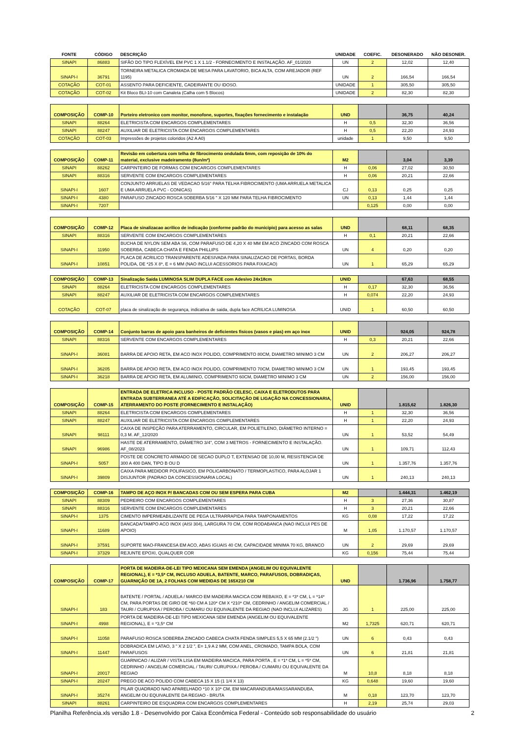| FONTE | CÓDIGO | DESCRIÇÃO | UNIDADE | COEFIC. | DESONERADO | NÃO DESONER. |
| --- | --- | --- | --- | --- | --- | --- |
| SINAPI | 86883 | SIFÃO DO TIPO FLEXÍVEL EM PVC 1 X 1.1/2 - FORNECIMENTO E INSTALAÇÃO. AF_01/2020 | UN | 2 | 12,02 | 12,40 |
| SINAPI-I | 36791 | TORNEIRA METALICA CROMADA DE MESA PARA LAVATORIO, BICA ALTA, COM AREJADOR (REF 1195) | UN | 2 | 166,54 | 166,54 |
| COTAÇÃO | COT-01 | ASSENTO PARA DEFICIENTE, CADEIRANTE OU IDOSO. | UNIDADE | 1 | 305,50 | 305,50 |
| COTAÇÃO | COT-02 | Kit Bloco BLI-10 com Canaleta (Calha com 5 Blocos) | UNIDADE | 2 | 82,30 | 82,30 |
| COMPOSIÇÃO | COMP-10 | Porteiro eletronico com monitor, monofone, suportes, fixações fornecimento e instalação | UND | | 36,75 | 40,24 |
| SINAPI | 88264 | ELETRICISTA COM ENCARGOS COMPLEMENTARES | H | 0,5 | 32,30 | 36,56 |
| SINAPI | 88247 | AUXILIAR DE ELETRICISTA COM ENCARGOS COMPLEMENTARES | H | 0,5 | 22,20 | 24,93 |
| COTAÇÃO | COT-03 | Impressões de projetos coloridos (A2 A A0) | unidade | 1 | 9,50 | 9,50 |
| COMPOSIÇÃO | COMP-11 | Revisão em cobertura com telha de fibrocimento ondulada 6mm, com reposição de 10% do material, exclusive madeiramento (8un/m²) | M2 | | 3,04 | 3,39 |
| SINAPI | 88262 | CARPINTEIRO DE FORMAS COM ENCARGOS COMPLEMENTARES | H | 0,06 | 27,02 | 30,50 |
| SINAPI | 88316 | SERVENTE COM ENCARGOS COMPLEMENTARES | H | 0,06 | 20,21 | 22,66 |
| SINAPI-I | 1607 | CONJUNTO ARRUELAS DE VEDACAO 5/16" PARA TELHA FIBROCIMENTO (UMA ARRUELA METALICA E UMA ARRUELA PVC - CONICAS) | CJ | 0,13 | 0,25 | 0,25 |
| SINAPI-I | 4380 | PARAFUSO ZINCADO ROSCA SOBERBA 5/16 " X 120 MM PARA TELHA FIBROCIMENTO | UN | 0,13 | 1,44 | 1,44 |
| SINAPI-I | 7207 | | | 0,125 | 0,00 | 0,00 |
| COMPOSIÇÃO | COMP-12 | Placa de sinalizacao acrilico de indicação (conforme padrão do municipio) para acesso as salas | UND | | 68,11 | 68,35 |
| SINAPI | 88316 | SERVENTE COM ENCARGOS COMPLEMENTARES | H | 0,1 | 20,21 | 22,66 |
| SINAPI-I | 11950 | BUCHA DE NYLON SEM ABA S6, COM PARAFUSO DE 4,20 X 40 MM EM ACO ZINCADO COM ROSCA SOBERBA, CABECA CHATA E FENDA PHILLIPS | UN | 4 | 0,20 | 0,20 |
| SINAPI-I | 10851 | PLACA DE ACRILICO TRANSPARENTE ADESIVADA PARA SINALIZACAO DE PORTAS, BORDA POLIDA, DE *25 X 8*, E = 6 MM (NAO INCLUI ACESSORIOS PARA FIXACAO) | UN | 1 | 65,29 | 65,29 |
| COMPOSIÇÃO | COMP-13 | Sinalização Saída LUMINOSA SLIM DUPLA FACE com Adesivo 24x18cm | UNID | | 67,63 | 68,55 |
| SINAPI | 88264 | ELETRICISTA COM ENCARGOS COMPLEMENTARES | H | 0,17 | 32,30 | 36,56 |
| SINAPI | 88247 | AUXILIAR DE ELETRICISTA COM ENCARGOS COMPLEMENTARES | H | 0,074 | 22,20 | 24,93 |
| COTAÇÃO | COT-07 | placa de sinalização de segurança, indicativa de saida, dupla face ACRILICA LUMINOSA | UNID | 1 | 60,50 | 60,50 |
| COMPOSIÇÃO | COMP-14 | Conjunto barras de apoio para banheiros de deficientes fisícos (vasos e pias) em aço inox | UNID | | 924,05 | 924,78 |
| SINAPI | 88316 | SERVENTE COM ENCARGOS COMPLEMENTARES | H | 0,3 | 20,21 | 22,66 |
| SINAPI-I | 36081 | BARRA DE APOIO RETA, EM ACO INOX POLIDO, COMPRIMENTO 80CM, DIAMETRO MINIMO 3 CM | UN | 2 | 206,27 | 206,27 |
| SINAPI-I | 36205 | BARRA DE APOIO RETA, EM ACO INOX POLIDO, COMPRIMENTO 70CM, DIAMETRO MINIMO 3 CM | UN | 1 | 193,45 | 193,45 |
| SINAPI-I | 36218 | BARRA DE APOIO RETA, EM ALUMINIO, COMPRIMENTO 60CM, DIAMETRO MINIMO 3 CM | UN | 2 | 156,00 | 156,00 |
| COMPOSIÇÃO | COMP-15 | ENTRADA DE ELETRICA INCLUSO - POSTE PADRÃO CELESC, CAIXA E ELETRODUTOS PARA ENTRADA SUBTERRANEA ATÉ A EDIFICAÇÃO, SOLICITAÇÃO DE LIGAÇÃO NA CONCESSIONARIA, ATERRAMENTO DO POSTE (FORNECIMENTO E INSTALAÇÃO) | UNID | | 1.815,62 | 1.826,30 |
| SINAPI | 88264 | ELETRICISTA COM ENCARGOS COMPLEMENTARES | H | 1 | 32,30 | 36,56 |
| SINAPI | 88247 | AUXILIAR DE ELETRICISTA COM ENCARGOS COMPLEMENTARES | H | 1 | 22,20 | 24,93 |
| SINAPI | 98111 | CAIXA DE INSPEÇÃO PARA ATERRAMENTO, CIRCULAR, EM POLIETILENO, DIÂMETRO INTERNO = 0,3 M. AF_12/2020 | UN | 1 | 53,52 | 54,49 |
| SINAPI | 96986 | HASTE DE ATERRAMENTO, DIÂMETRO 3/4", COM 3 METROS - FORNECIMENTO E INSTALAÇÃO. AF_08/2023 | UN | 1 | 109,71 | 112,43 |
| SINAPI-I | 5057 | POSTE DE CONCRETO ARMADO DE SECAO DUPLO T, EXTENSAO DE 10,00 M, RESISTENCIA DE 300 A 400 DAN, TIPO B OU D | UN | 1 | 1.357,76 | 1.357,76 |
| SINAPI-I | 39809 | CAIXA PARA MEDIDOR POLIFASICO, EM POLICARBONATO / TERMOPLASTICO, PARA ALOJAR 1 DISJUNTOR (PADRAO DA CONCESSIONARIA LOCAL) | UN | 1 | 240,13 | 240,13 |
| COMPOSIÇÃO | COMP-16 | TAMPO DE AÇO INOX P/ BANCADAS COM OU SEM ESPERA PARA CUBA | M2 | | 1.444,31 | 1.462,19 |
| SINAPI | 88309 | PEDREIRO COM ENCARGOS COMPLEMENTARES | H | 3 | 27,36 | 30,87 |
| SINAPI | 88316 | SERVENTE COM ENCARGOS COMPLEMENTARES | H | 3 | 20,21 | 22,66 |
| SINAPI-I | 1375 | CIMENTO IMPERMEABILIZANTE DE PEGA ULTRARRAPIDA PARA TAMPONAMENTOS | KG | 0,08 | 17,22 | 17,22 |
| SINAPI-I | 11689 | BANCADA/TAMPO ACO INOX (AISI 304), LARGURA 70 CM, COM RODABANCA (NAO INCLUI PES DE APOIO) | M | 1,05 | 1.170,57 | 1.170,57 |
| SINAPI-I | 37591 | SUPORTE MAO-FRANCESA EM ACO, ABAS IGUAIS 40 CM, CAPACIDADE MINIMA 70 KG, BRANCO | UN | 2 | 29,69 | 29,69 |
| SINAPI-I | 37329 | REJUNTE EPOXI, QUALQUER COR | KG | 0,156 | 75,44 | 75,44 |
| COMPOSIÇÃO | COMP-17 | PORTA DE MADEIRA-DE-LEI TIPO MEXICANA SEM EMENDA (ANGELIM OU EQUIVALENTE REGIONAL), E = *3,5* CM, INCLUSO ADUELA, BATENTE, MARCO, PARAFUSOS, DOBRADIÇAS, GUARNIÇÃO DE 1A, 2 FOLHAS COM MEDIDAS DE 165X210 CM | UND | | 1.736,96 | 1.758,77 |
| SINAPI-I | 183 | BATENTE / PORTAL / ADUELA / MARCO EM MADEIRA MACICA COM REBAIXO, E = *3* CM, L = *14* CM, PARA PORTAS DE GIRO DE *60 CM A 120* CM X *210* CM, CEDRINHO / ANGELIM COMERCIAL / TAURI / CURUPIXA / PEROBA / CUMARU OU EQUIVALENTE DA REGIAO (NAO INCLUI ALIZARES) | JG | 1 | 225,00 | 225,00 |
| SINAPI-I | 4998 | PORTA DE MADEIRA-DE-LEI TIPO MEXICANA SEM EMENDA (ANGELIM OU EQUIVALENTE REGIONAL), E = *3,5* CM | M2 | 1,7325 | 620,71 | 620,71 |
| SINAPI-I | 11058 | PARAFUSO ROSCA SOBERBA ZINCADO CABECA CHATA FENDA SIMPLES 5,5 X 65 MM (2.1/2 ") | UN | 6 | 0,43 | 0,43 |
| SINAPI-I | 11447 | DOBRADICA EM LATAO, 3 " X 2 1/2 ", E= 1,9 A 2 MM, COM ANEL, CROMADO, TAMPA BOLA, COM PARAFUSOS | UN | 6 | 21,81 | 21,81 |
| SINAPI-I | 20017 | GUARNICAO / ALIZAR / VISTA LISA EM MADEIRA MACICA, PARA PORTA , E = *1* CM, L = *5* CM, CEDRINHO / ANGELIM COMERCIAL / TAURI/ CURUPIXA / PEROBA / CUMARU OU EQUIVALENTE DA REGIAO | M | 10,8 | 8,18 | 8,18 |
| SINAPI-I | 20247 | PREGO DE ACO POLIDO COM CABECA 15 X 15 (1 1/4 X 13) | KG | 0,648 | 19,60 | 19,60 |
| SINAPI-I | 35274 | PILAR QUADRADO NAO APARELHADO *10 X 10* CM, EM MACARANDUBA/MASSARANDUBA, ANGELIM OU EQUIVALENTE DA REGIAO - BRUTA | M | 0,18 | 123,70 | 123,70 |
| SINAPI | 88261 | CARPINTEIRO DE ESQUADRIA COM ENCARGOS COMPLEMENTARES | H | 2,19 | 25,74 | 29,03 |
Planilha Referência.xls versão 1.8 - Desenvolvido por Caixa Econômica Federal - Conteúdo sob responsabilidade do usuário 2